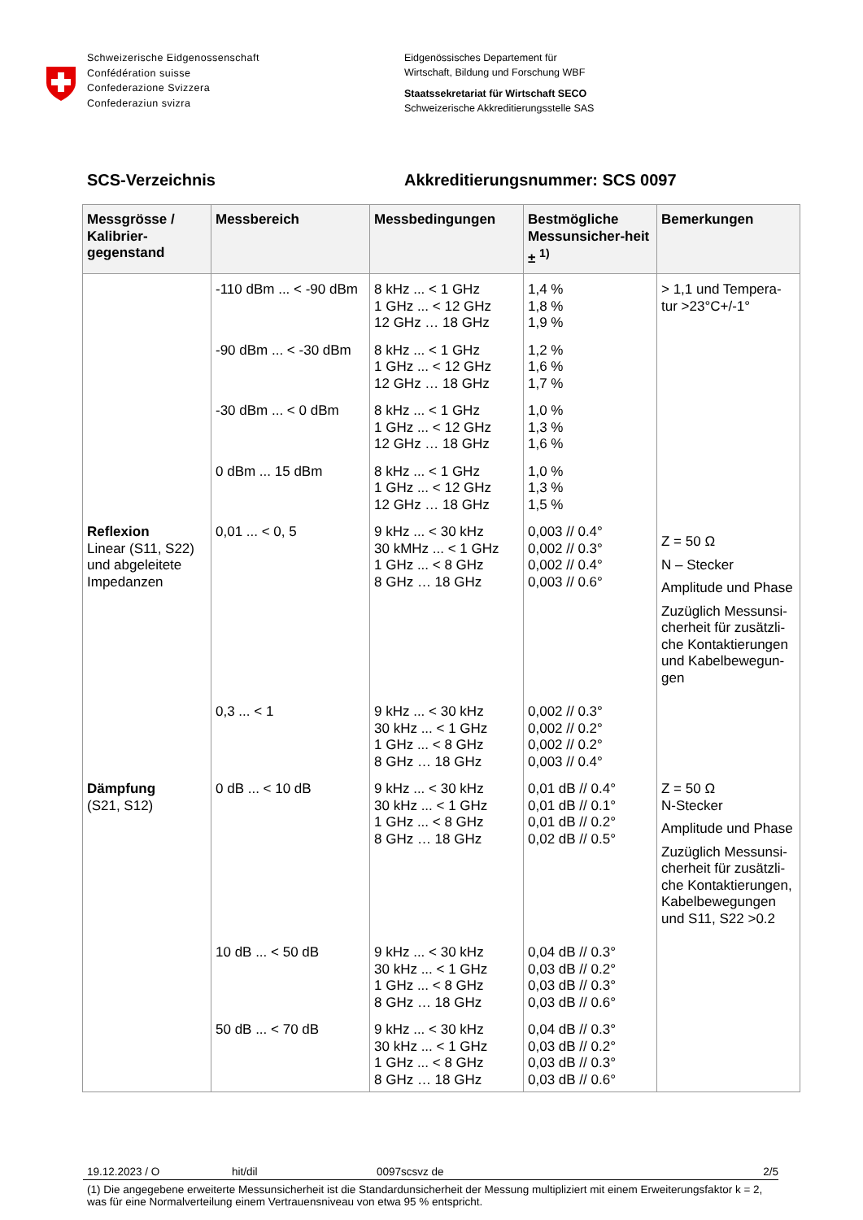Schweizerische Eidgenossenschaft
Confédération suisse
Confederazione Svizzera
Confederaziun svizra
Eidgenössisches Departement für
Wirtschaft, Bildung und Forschung WBF
Staatssekretariat für Wirtschaft SECO
Schweizerische Akkreditierungsstelle SAS
SCS-Verzeichnis Akkreditierungsnummer: SCS 0097
| Messgrösse / Kalibrier-gegenstand | Messbereich | Messbedingungen | Bestmögliche Messunsicher-heit ± <sup>1)</sup> | Bemerkungen |
| --- | --- | --- | --- | --- |
| | -110 dBm ... < -90 dBm | 8 kHz ... < 1 GHz 1 GHz ... < 12 GHz 12 GHz … 18 GHz | 1,4 % 1,8 % 1,9 % | > 1,1 und Tempera-tur >23°C+/-1° |
| | -90 dBm ... < -30 dBm | 8 kHz ... < 1 GHz 1 GHz ... < 12 GHz 12 GHz … 18 GHz | 1,2 % 1,6 % 1,7 % | |
| | -30 dBm ... < 0 dBm | 8 kHz ... < 1 GHz 1 GHz ... < 12 GHz 12 GHz … 18 GHz | 1,0 % 1,3 % 1,6 % | |
| | 0 dBm ... 15 dBm | 8 kHz ... < 1 GHz 1 GHz ... < 12 GHz 12 GHz … 18 GHz | 1,0 % 1,3 % 1,5 % | |
| Reflexion Linear (S11, S22) und abgeleitete Impedanzen | 0,01 ... < 0, 5 | 9 kHz ... < 30 kHz 30 kMHz ... < 1 GHz 1 GHz ... < 8 GHz 8 GHz … 18 GHz | 0,003 // 0.4° 0,002 // 0.3° 0,002 // 0.4° 0,003 // 0.6° | Z = 50 Ω N – Stecker Amplitude und Phase Zuzüglich Messunsi-cherheit für zusätzli-che Kontaktierungen und Kabelbewegun-gen |
| | 0,3 ... < 1 | 9 kHz ... < 30 kHz 30 kHz ... < 1 GHz 1 GHz ... < 8 GHz 8 GHz … 18 GHz | 0,002 // 0.3° 0,002 // 0.2° 0,002 // 0.2° 0,003 // 0.4° | |
| Dämpfung (S21, S12) | 0 dB ... < 10 dB | 9 kHz ... < 30 kHz 30 kHz ... < 1 GHz 1 GHz ... < 8 GHz 8 GHz … 18 GHz | 0,01 dB // 0.4° 0,01 dB // 0.1° 0,01 dB // 0.2° 0,02 dB // 0.5° | Z = 50 Ω N-Stecker Amplitude und Phase Zuzüglich Messunsi-cherheit für zusätzli-che Kontaktierungen, Kabelbewegungen und S11, S22 >0.2 |
| | 10 dB ... < 50 dB | 9 kHz ... < 30 kHz 30 kHz ... < 1 GHz 1 GHz ... < 8 GHz 8 GHz … 18 GHz | 0,04 dB // 0.3° 0,03 dB // 0.2° 0,03 dB // 0.3° 0,03 dB // 0.6° | |
| | 50 dB ... < 70 dB | 9 kHz ... < 30 kHz 30 kHz ... < 1 GHz 1 GHz ... < 8 GHz 8 GHz … 18 GHz | 0,04 dB // 0.3° 0,03 dB // 0.2° 0,03 dB // 0.3° 0,03 dB // 0.6° | |
19.12.2023 / O hit/dil 0097scsvz de 2/5
(1) Die angegebene erweiterte Messunsicherheit ist die Standardunsicherheit der Messung multipliziert mit einem Erweiterungsfaktor k = 2, was für eine Normalverteilung einem Vertrauensniveau von etwa 95 % entspricht.